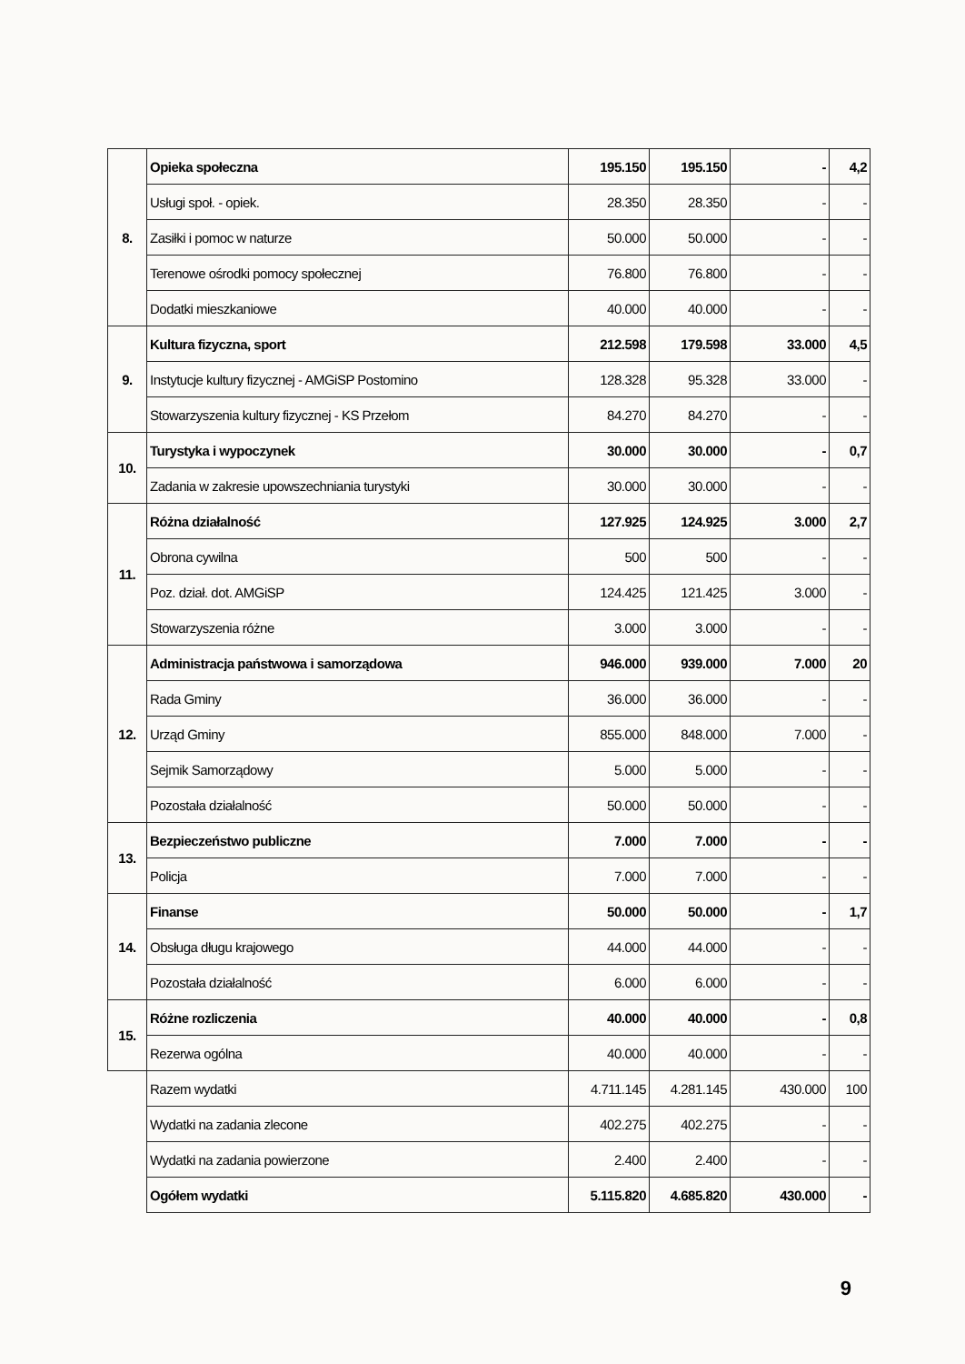| 8. | Opieka społeczna | 195.150 | 195.150 | - | 4,2 |
| | Usługi społ. - opiek. | 28.350 | 28.350 | - | - |
| | Zasiłki i pomoc w naturze | 50.000 | 50.000 | - | - |
| | Terenowe ośrodki pomocy społecznej | 76.800 | 76.800 | - | - |
| | Dodatki mieszkaniowe | 40.000 | 40.000 | - | - |
| 9. | Kultura fizyczna, sport | 212.598 | 179.598 | 33.000 | 4,5 |
| | Instytucje kultury fizycznej - AMGiSP Postomino | 128.328 | 95.328 | 33.000 | - |
| | Stowarzyszenia kultury fizycznej - KS Przełom | 84.270 | 84.270 | - | - |
| 10. | Turystyka i wypoczynek | 30.000 | 30.000 | - | 0,7 |
| | Zadania w zakresie upowszechniania turystyki | 30.000 | 30.000 | - | - |
| 11. | Różna działalność | 127.925 | 124.925 | 3.000 | 2,7 |
| | Obrona cywilna | 500 | 500 | - | - |
| | Poz. dział. dot. AMGiSP | 124.425 | 121.425 | 3.000 | - |
| | Stowarzyszenia różne | 3.000 | 3.000 | - | - |
| 12. | Administracja państwowa i samorządowa | 946.000 | 939.000 | 7.000 | 20 |
| | Rada Gminy | 36.000 | 36.000 | - | - |
| | Urząd Gminy | 855.000 | 848.000 | 7.000 | - |
| | Sejmik Samorządowy | 5.000 | 5.000 | - | - |
| | Pozostała działalność | 50.000 | 50.000 | - | - |
| 13. | Bezpieczeństwo publiczne | 7.000 | 7.000 | - | - |
| | Policja | 7.000 | 7.000 | - | - |
| 14. | Finanse | 50.000 | 50.000 | - | 1,7 |
| | Obsługa długu krajowego | 44.000 | 44.000 | - | - |
| | Pozostała działalność | 6.000 | 6.000 | - | - |
| 15. | Różne rozliczenia | 40.000 | 40.000 | - | 0,8 |
| | Rezerwa ogólna | 40.000 | 40.000 | - | - |
| | Razem wydatki | 4.711.145 | 4.281.145 | 430.000 | 100 |
| | Wydatki na zadania zlecone | 402.275 | 402.275 | - | - |
| | Wydatki na zadania powierzone | 2.400 | 2.400 | - | - |
| | Ogółem wydatki | 5.115.820 | 4.685.820 | 430.000 | - |
9